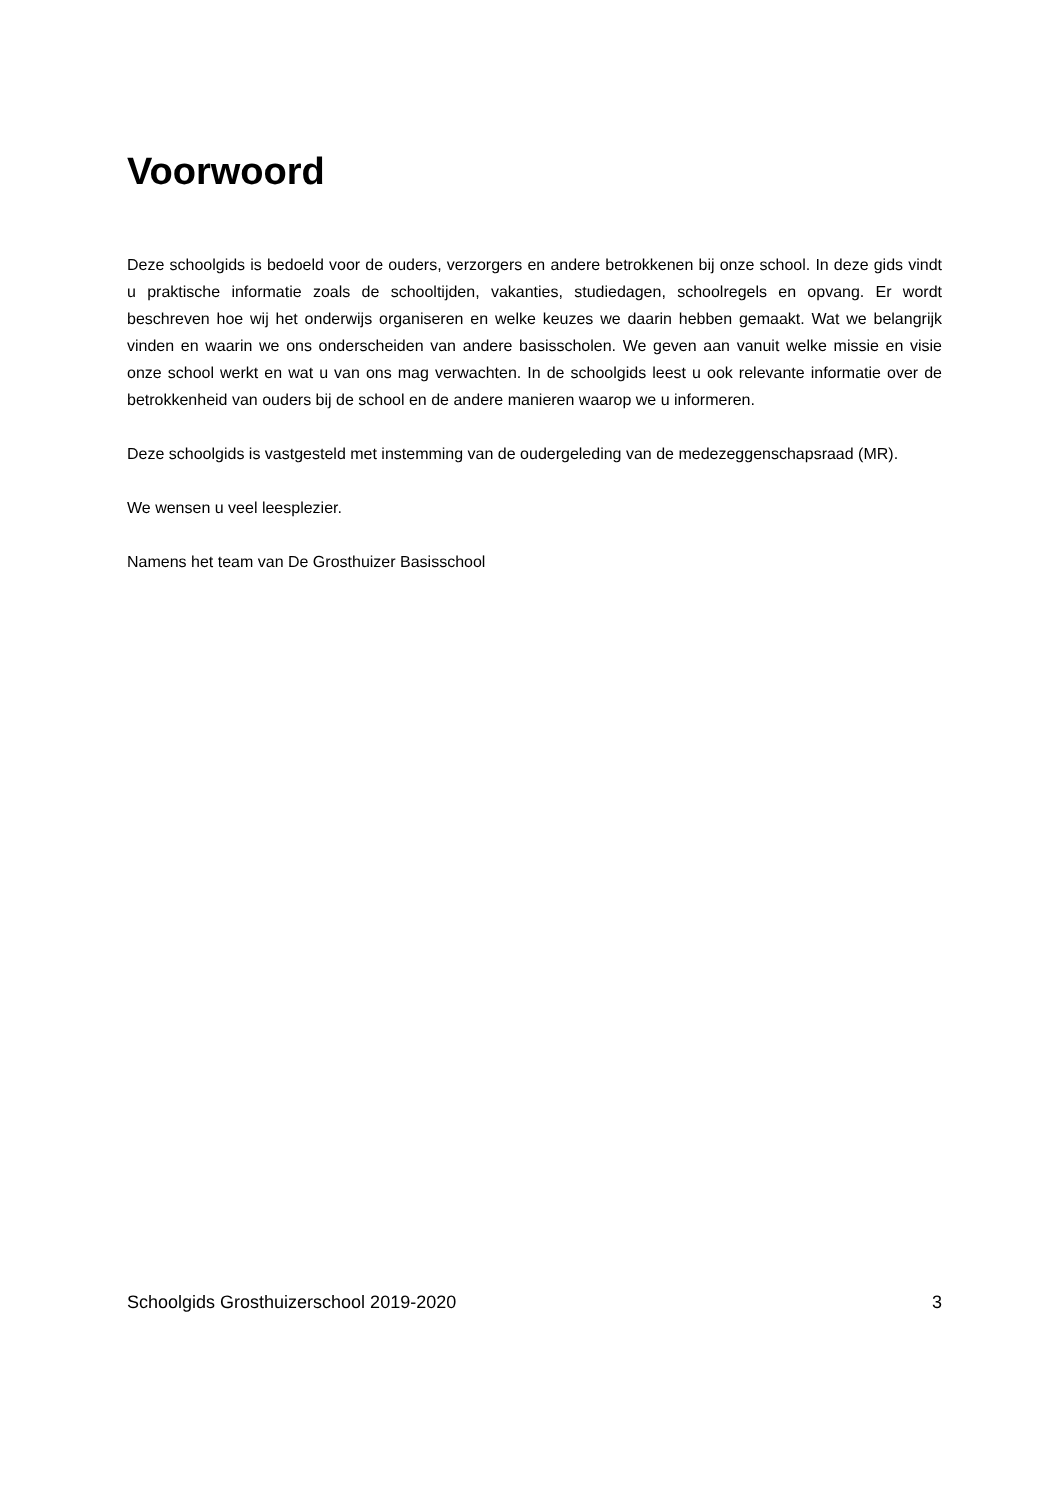Voorwoord
Deze schoolgids is bedoeld voor de ouders, verzorgers en andere betrokkenen bij onze school. In deze gids vindt u praktische informatie zoals de schooltijden, vakanties, studiedagen, schoolregels en opvang. Er wordt beschreven hoe wij het onderwijs organiseren en welke keuzes we daarin hebben gemaakt. Wat we belangrijk vinden en waarin we ons onderscheiden van andere basisscholen. We geven aan vanuit welke missie en visie onze school werkt en wat u van ons mag verwachten. In de schoolgids leest u ook relevante informatie over de betrokkenheid van ouders bij de school en de andere manieren waarop we u informeren.
Deze schoolgids is vastgesteld met instemming van de oudergeleding van de medezeggenschapsraad (MR).
We wensen u veel leesplezier.
Namens het team van De Grosthuizer Basisschool
Schoolgids Grosthuizerschool 2019-2020 3